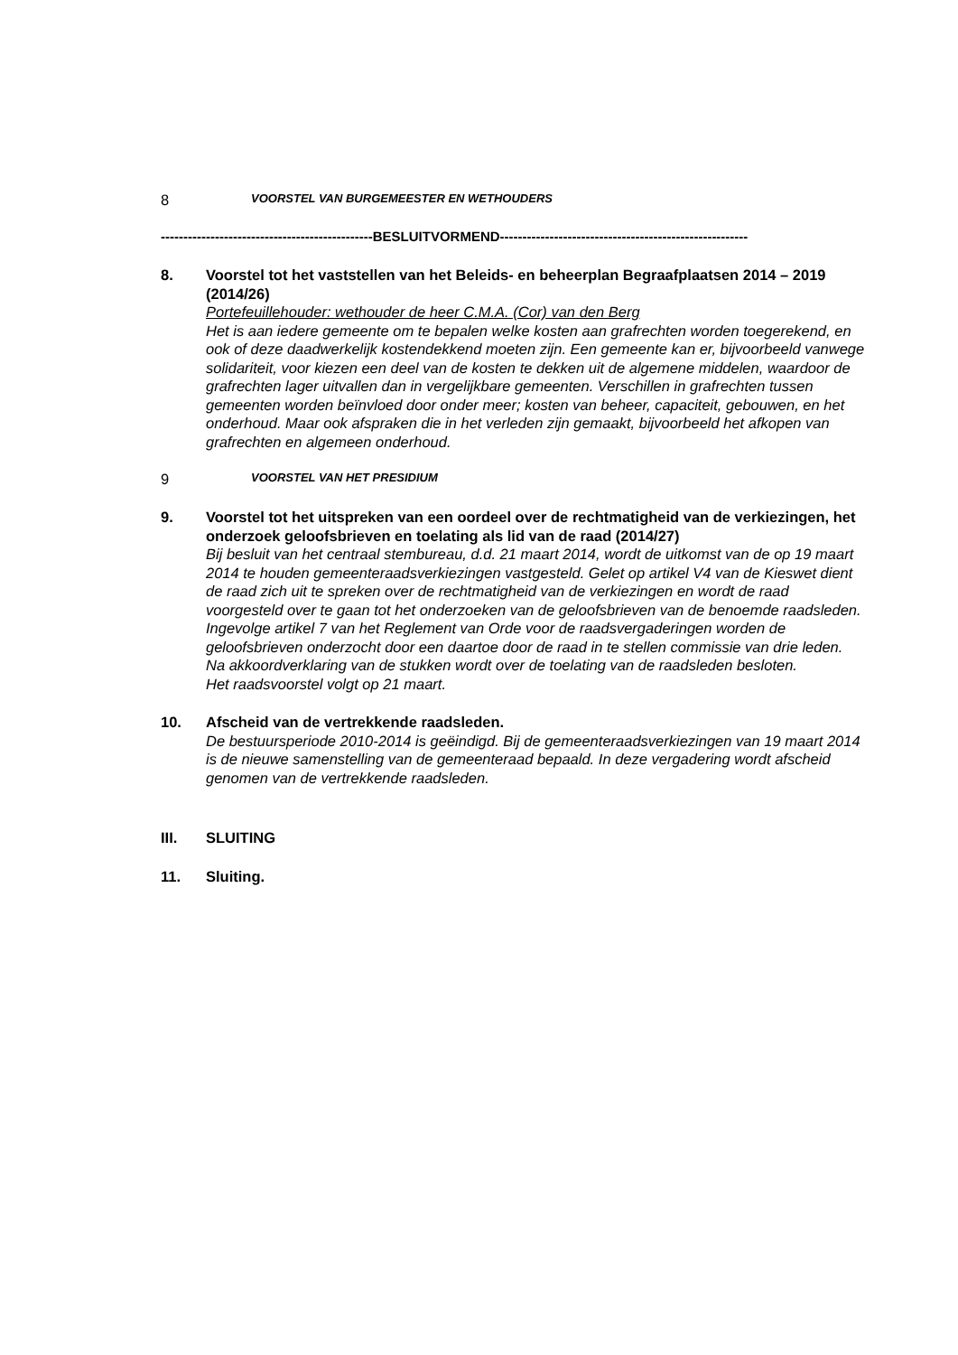8
VOORSTEL VAN BURGEMEESTER EN WETHOUDERS
-----------------------------------------------BESLUITVORMEND-------------------------------------------------------
8. Voorstel tot het vaststellen van het Beleids- en beheerplan Begraafplaatsen 2014 – 2019 (2014/26)
Portefeuillehouder: wethouder de heer C.M.A. (Cor) van den Berg
Het is aan iedere gemeente om te bepalen welke kosten aan grafrechten worden toegerekend, en ook of deze daadwerkelijk kostendekkend moeten zijn. Een gemeente kan er, bijvoorbeeld vanwege solidariteit, voor kiezen een deel van de kosten te dekken uit de algemene middelen, waardoor de grafrechten lager uitvallen dan in vergelijkbare gemeenten. Verschillen in grafrechten tussen gemeenten worden beïnvloed door onder meer; kosten van beheer, capaciteit, gebouwen, en het onderhoud. Maar ook afspraken die in het verleden zijn gemaakt, bijvoorbeeld het afkopen van grafrechten en algemeen onderhoud.
9
VOORSTEL VAN HET PRESIDIUM
9. Voorstel tot het uitspreken van een oordeel over de rechtmatigheid van de verkiezingen, het onderzoek geloofsbrieven en toelating als lid van de raad (2014/27)
Bij besluit van het centraal stembureau, d.d. 21 maart 2014, wordt de uitkomst van de op 19 maart 2014 te houden gemeenteraadsverkiezingen vastgesteld. Gelet op artikel V4 van de Kieswet dient de raad zich uit te spreken over de rechtmatigheid van de verkiezingen en wordt de raad voorgesteld over te gaan tot het onderzoeken van de geloofsbrieven van de benoemde raadsleden. Ingevolge artikel 7 van het Reglement van Orde voor de raadsvergaderingen worden de geloofsbrieven onderzocht door een daartoe door de raad in te stellen commissie van drie leden. Na akkoordverklaring van de stukken wordt over de toelating van de raadsleden besloten.
Het raadsvoorstel volgt op 21 maart.
10. Afscheid van de vertrekkende raadsleden.
De bestuursperiode 2010-2014 is geëindigd. Bij de gemeenteraadsverkiezingen van 19 maart 2014 is de nieuwe samenstelling van de gemeenteraad bepaald. In deze vergadering wordt afscheid genomen van de vertrekkende raadsleden.
III. SLUITING
11. Sluiting.